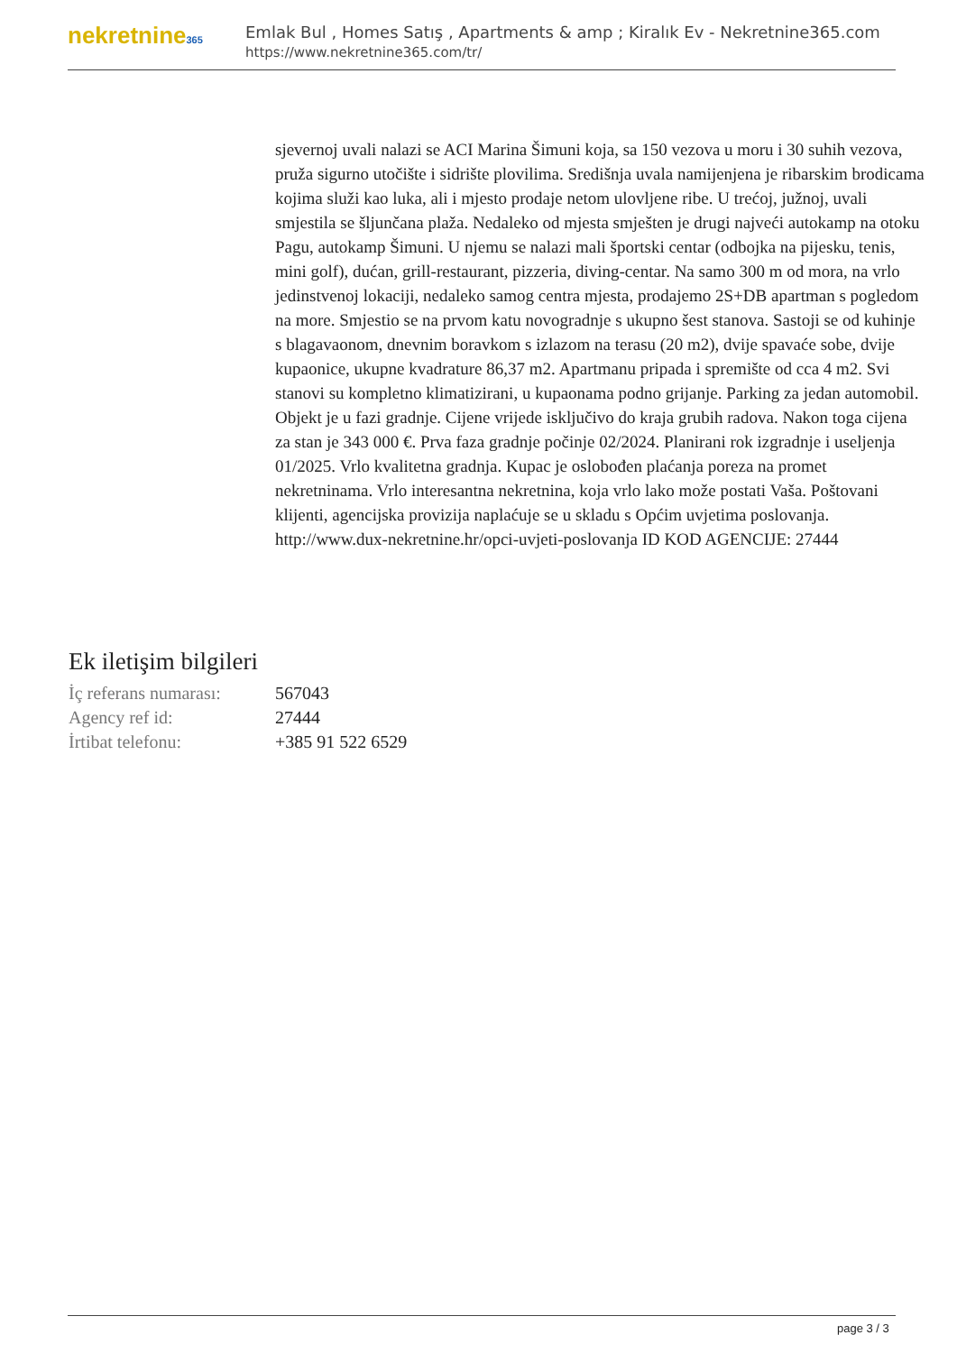nekretnine365
Emlak Bul , Homes Satış , Apartments & amp ; Kiralık Ev - Nekretnine365.com
https://www.nekretnine365.com/tr/
sjevernoj uvali nalazi se ACI Marina Šimuni koja, sa 150 vezova u moru i 30 suhih vezova, pruža sigurno utočište i sidrište plovilima. Središnja uvala namijenjena je ribarskim brodicama kojima služi kao luka, ali i mjesto prodaje netom ulovljene ribe. U trećoj, južnoj, uvali smjestila se šljunčana plaža. Nedaleko od mjesta smješten je drugi najveći autokamp na otoku Pagu, autokamp Šimuni. U njemu se nalazi mali športski centar (odbojka na pijesku, tenis, mini golf), dućan, grill-restaurant, pizzeria, diving-centar. Na samo 300 m od mora, na vrlo jedinstvenoj lokaciji, nedaleko samog centra mjesta, prodajemo 2S+DB apartman s pogledom na more. Smjestio se na prvom katu novogradnje s ukupno šest stanova. Sastoji se od kuhinje s blagavaonom, dnevnim boravkom s izlazom na terasu (20 m2), dvije spavaće sobe, dvije kupaonice, ukupne kvadrature 86,37 m2. Apartmanu pripada i spremište od cca 4 m2. Svi stanovi su kompletno klimatizirani, u kupaonama podno grijanje. Parking za jedan automobil. Objekt je u fazi gradnje. Cijene vrijede isključivo do kraja grubih radova. Nakon toga cijena za stan je 343 000 €. Prva faza gradnje počinje 02/2024. Planirani rok izgradnje i useljenja 01/2025. Vrlo kvalitetna gradnja. Kupac je oslobođen plaćanja poreza na promet nekretninama. Vrlo interesantna nekretnina, koja vrlo lako može postati Vaša. Poštovani klijenti, agencijska provizija naplaćuje se u skladu s Općim uvjetima poslovanja. http://www.dux-nekretnine.hr/opci-uvjeti-poslovanja ID KOD AGENCIJE: 27444
Ek iletişim bilgileri
| İç referans numarası: | 567043 |
| Agency ref id: | 27444 |
| İrtibat telefonu: | +385 91 522 6529 |
page 3 / 3